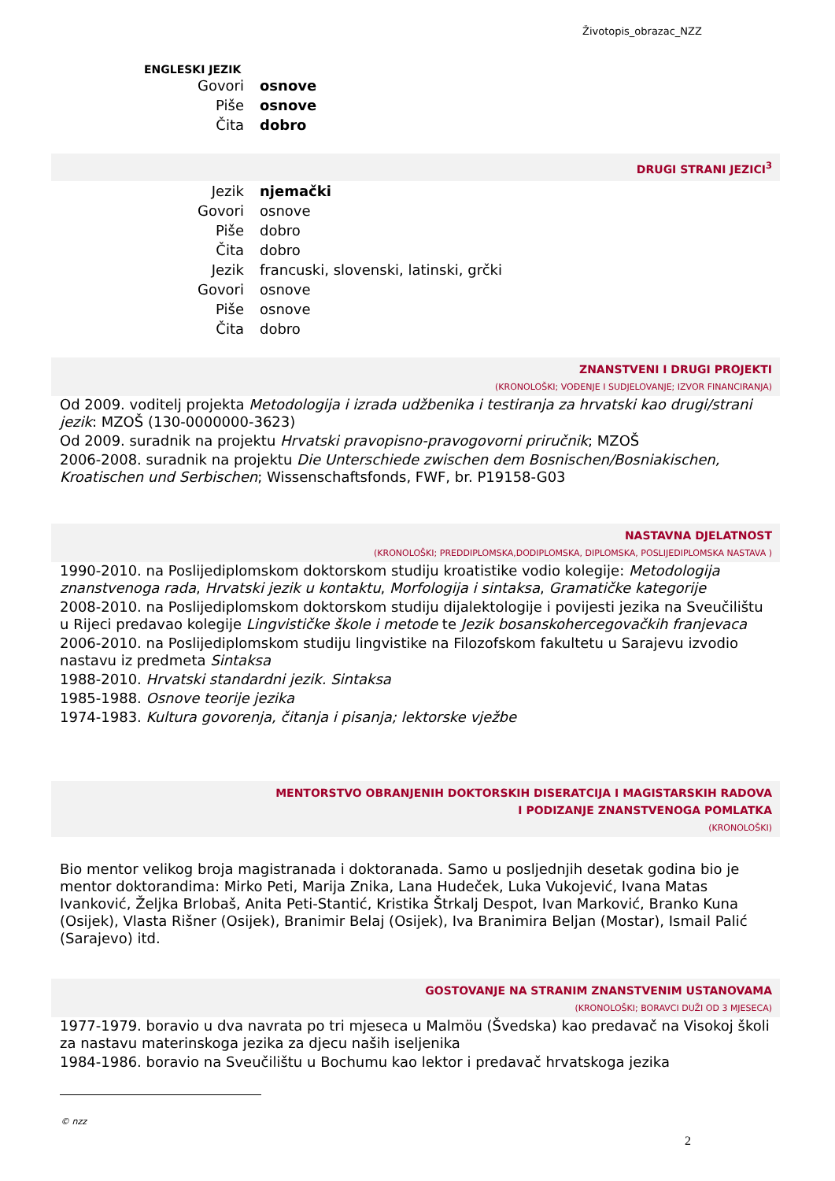Životopis_obrazac_NZZ
ENGLESKI JEZIK
| Govori | osnove |
| Piše | osnove |
| Čita | dobro |
DRUGI STRANI JEZICI<sup>3</sup>
| Jezik | njemački |
| Govori | osnove |
| Piše | dobro |
| Čita | dobro |
| Jezik | francuski, slovenski, latinski, grčki |
| Govori | osnove |
| Piše | osnove |
| Čita | dobro |
ZNANSTVENI I DRUGI PROJEKTI
(KRONOLOŠKI; VOĐENJE I SUDJELOVANJE; IZVOR FINANCIRANJA)
Od 2009. voditelj projekta Metodologija i izrada udžbenika i testiranja za hrvatski kao drugi/strani jezik: MZOŠ (130-0000000-3623)
Od 2009. suradnik na projektu Hrvatski pravopisno-pravogovorni priručnik; MZOŠ
2006-2008. suradnik na projektu Die Unterschiede zwischen dem Bosnischen/Bosniakischen, Kroatischen und Serbischen; Wissenschaftsfonds, FWF, br. P19158-G03
NASTAVNA DJELATNOST
(KRONOLOŠKI; PREDDIPLOMSKA,DODIPLOMSKA, DIPLOMSKA, POSLIJEDIPLOMSKA NASTAVA )
1990-2010. na Poslijediplomskom doktorskom studiju kroatistike vodio kolegije: Metodologija znanstvenoga rada, Hrvatski jezik u kontaktu, Morfologija i sintaksa, Gramatičke kategorije
2008-2010. na Poslijediplomskom doktorskom studiju dijalektologije i povijesti jezika na Sveučilištu u Rijeci predavao kolegije Lingvističke škole i metode te Jezik bosanskohercegovačkih franjevaca
2006-2010. na Poslijediplomskom studiju lingvistike na Filozofskom fakultetu u Sarajevu izvodio nastavu iz predmeta Sintaksa
1988-2010. Hrvatski standardni jezik. Sintaksa
1985-1988. Osnove teorije jezika
1974-1983. Kultura govorenja, čitanja i pisanja; lektorske vježbe
MENTORSTVO OBRANJENIH DOKTORSKIH DISERATCIJA I MAGISTARSKIH RADOVA
I PODIZANJE ZNANSTVENOGA POMLATKA
(KRONOLOŠKI)
Bio mentor velikog broja magistranada i doktoranada. Samo u posljednjih desetak godina bio je mentor doktorandima: Mirko Peti, Marija Znika, Lana Hudeček, Luka Vukojević, Ivana Matas Ivanković, Željka Brlobaš, Anita Peti-Stantić, Kristika Štrkalj Despot, Ivan Marković, Branko Kuna (Osijek), Vlasta Rišner (Osijek), Branimir Belaj (Osijek), Iva Branimira Beljan (Mostar), Ismail Palić (Sarajevo) itd.
GOSTOVANJE NA STRANIM ZNANSTVENIM USTANOVAMA
(KRONOLOŠKI; BORAVCI DUŽI OD 3 MJESECA)
1977-1979. boravio u dva navrata po tri mjeseca u Malmöu (Švedska) kao predavač na Visokoj školi za nastavu materinskoga jezika za djecu naših iseljenika
1984-1986. boravio na Sveučilištu u Bochumu kao lektor i predavač hrvatskoga jezika
© nzz
2